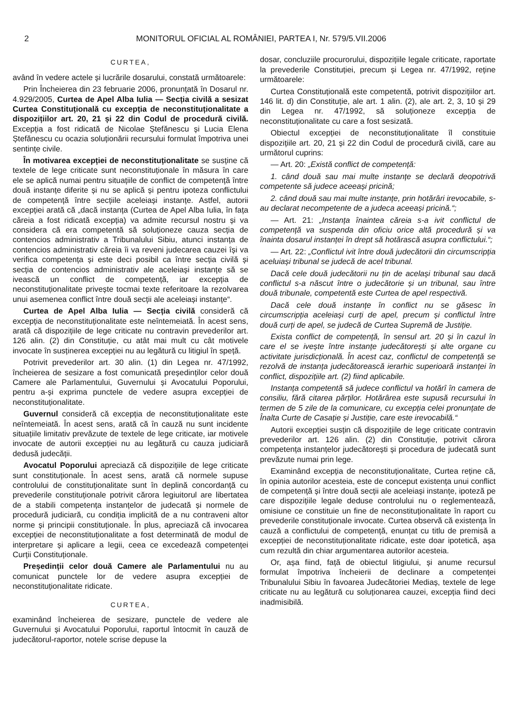2 MONITORUL OFICIAL AL ROMÂNIEI, PARTEA I, Nr. 579/5.VII.2006
CURTEA,
având în vedere actele și lucrările dosarului, constată următoarele:
Prin Încheierea din 23 februarie 2006, pronunțată în Dosarul nr. 4.929/2005, Curtea de Apel Alba Iulia — Secția civilă a sesizat Curtea Constituțională cu excepția de neconstituționalitate a dispozițiilor art. 20, 21 și 22 din Codul de procedură civilă. Excepția a fost ridicată de Nicolae Ștefănescu și Lucia Elena Ștefănescu cu ocazia soluționării recursului formulat împotriva unei sentințe civile.
În motivarea excepției de neconstituționalitate se susține că textele de lege criticate sunt neconstituționale în măsura în care ele se aplică numai pentru situațiile de conflict de competență între două instanțe diferite și nu se aplică și pentru ipoteza conflictului de competență între secțiile aceleiași instanțe. Astfel, autorii excepției arată că „dacă instanța (Curtea de Apel Alba Iulia, în fața căreia a fost ridicată excepția) va admite recursul nostru și va considera că era competentă să soluționeze cauza secția de contencios administrativ a Tribunalului Sibiu, atunci instanța de contencios administrativ căreia îi va reveni judecarea cauzei își va verifica competența și este deci posibil ca între secția civilă și secția de contencios administrativ ale aceleiași instanțe să se ivească un conflict de competență, iar excepția de neconstituționalitate privește tocmai texte referitoare la rezolvarea unui asemenea conflict între două secții ale aceleiași instanțe“.
Curtea de Apel Alba Iulia — Secția civilă consideră că excepția de neconstituționalitate este neîntemeiată. În acest sens, arată că dispozițiile de lege criticate nu contravin prevederilor art. 126 alin. (2) din Constituție, cu atât mai mult cu cât motivele invocate în susținerea excepției nu au legătură cu litigiul în speță.
Potrivit prevederilor art. 30 alin. (1) din Legea nr. 47/1992, încheierea de sesizare a fost comunicată președinților celor două Camere ale Parlamentului, Guvernului și Avocatului Poporului, pentru a-și exprima punctele de vedere asupra excepției de neconstituționalitate.
Guvernul consideră că excepția de neconstituționalitate este neîntemeiată. În acest sens, arată că în cauză nu sunt incidente situațiile limitativ prevăzute de textele de lege criticate, iar motivele invocate de autorii excepției nu au legătură cu cauza judiciară dedusă judecății.
Avocatul Poporului apreciază că dispozițiile de lege criticate sunt constituționale. În acest sens, arată că normele supuse controlului de constituționalitate sunt în deplină concordanță cu prevederile constituționale potrivit cărora legiuitorul are libertatea de a stabili competența instanțelor de judecată și normele de procedură judiciară, cu condiția implicită de a nu contraveni altor norme și principii constituționale. În plus, apreciază că invocarea excepției de neconstituționalitate a fost determinată de modul de interpretare și aplicare a legii, ceea ce excedează competenței Curții Constituționale.
Președinții celor două Camere ale Parlamentului nu au comunicat punctele lor de vedere asupra excepției de neconstituționalitate ridicate.
CURTEA,
examinând încheierea de sesizare, punctele de vedere ale Guvernului și Avocatului Poporului, raportul întocmit în cauză de judecătorul-raportor, notele scrise depuse la
dosar, concluziile procurorului, dispozițiile legale criticate, raportate la prevederile Constituției, precum și Legea nr. 47/1992, reține următoarele:
Curtea Constituțională este competentă, potrivit dispozițiilor art. 146 lit. d) din Constituție, ale art. 1 alin. (2), ale art. 2, 3, 10 și 29 din Legea nr. 47/1992, să soluționeze excepția de neconstituționalitate cu care a fost sesizată.
Obiectul excepției de neconstituționalitate îl constituie dispozițiile art. 20, 21 și 22 din Codul de procedură civilă, care au următorul cuprins:
— Art. 20: „Există conflict de competență:
1. când două sau mai multe instanțe se declară deopotrivă competente să judece aceeași pricină;
2. când două sau mai multe instanțe, prin hotărâri irevocabile, s-au declarat necompetente de a judeca aceeași pricină.“;
— Art. 21: „Instanța înaintea căreia s-a ivit conflictul de competență va suspenda din oficiu orice altă procedură și va înainta dosarul instanței în drept să hotărască asupra conflictului.“;
— Art. 22: „Conflictul ivit între două judecătorii din circumscripția aceluiași tribunal se judecă de acel tribunal.
Dacă cele două judecătorii nu țin de același tribunal sau dacă conflictul s-a născut între o judecătorie și un tribunal, sau între două tribunale, competentă este Curtea de apel respectivă.
Dacă cele două instanțe în conflict nu se găsesc în circumscripția aceleiași curți de apel, precum și conflictul între două curți de apel, se judecă de Curtea Supremă de Justiție.
Exista conflict de competență, în sensul art. 20 și în cazul în care el se ivește între instanțe judecătorești și alte organe cu activitate jurisdicțională. În acest caz, conflictul de competență se rezolvă de instanța judecătorească ierarhic superioară instanței în conflict, dispozițiile art. (2) fiind aplicabile.
Instanța competentă să judece conflictul va hotărî în camera de consiliu, fără citarea părților. Hotărârea este supusă recursului în termen de 5 zile de la comunicare, cu excepția celei pronunțate de Înalta Curte de Casație și Justiție, care este irevocabilă.“
Autorii excepției susțin că dispozițiile de lege criticate contravin prevederilor art. 126 alin. (2) din Constituție, potrivit cărora competența instanțelor judecătorești și procedura de judecată sunt prevăzute numai prin lege.
Examinând excepția de neconstituționalitate, Curtea reține că, în opinia autorilor acesteia, este de conceput existența unui conflict de competență și între două secții ale aceleiași instanțe, ipoteză pe care dispozițiile legale deduse controlului nu o reglementează, omisiune ce constituie un fine de neconstituționalitate în raport cu prevederile constituționale invocate. Curtea observă că existența în cauză a conflictului de competență, enunțat cu titlu de premisă a excepției de neconstituționalitate ridicate, este doar ipotetică, așa cum rezultă din chiar argumentarea autorilor acesteia.
Or, așa fiind, față de obiectul litigiului, și anume recursul formulat împotriva încheierii de declinare a competenței Tribunalului Sibiu în favoarea Judecătoriei Mediaș, textele de lege criticate nu au legătură cu soluționarea cauzei, excepția fiind deci inadmisibilă.